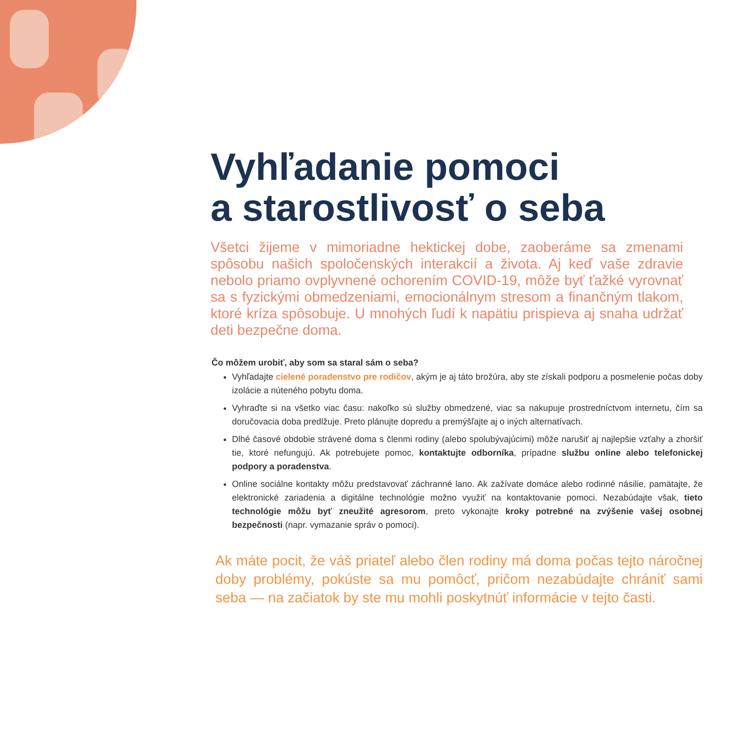Vyhľadanie pomoci
a starostlivosť o seba
Všetci žijeme v mimoriadne hektickej dobe, zaoberáme sa zmenami spôsobu našich spoločenských interakcií a života. Aj keď vaše zdravie nebolo priamo ovplyvnené ochorením COVID-19, môže byť ťažké vyrovnať sa s fyzickými obmedzeniami, emocionálnym stresom a finančným tlakom, ktoré kríza spôsobuje. U mnohých ľudí k napätiu prispieva aj snaha udržať deti bezpečne doma.
Čo môžem urobiť, aby som sa staral sám o seba?
Vyhľadajte cielené poradenstvo pre rodičov, akým je aj táto brožúra, aby ste získali podporu a posmelenie počas doby izolácie a núteného pobytu doma.
Vyhraďte si na všetko viac času: nakoľko sú služby obmedzené, viac sa nakupuje prostredníctvom internetu, čím sa doručovacia doba predlžuje. Preto plánujte dopredu a premýšľajte aj o iných alternatívach.
Dlhé časové obdobie strávené doma s členmi rodiny (alebo spolubývajúcimi) môže narušiť aj najlepšie vzťahy a zhoršiť tie, ktoré nefungujú. Ak potrebujete pomoc, kontaktujte odborníka, prípadne službu online alebo telefonickej podpory a poradenstva.
Online sociálne kontakty môžu predstavovať záchranné lano. Ak zažívate domáce alebo rodinné násilie, pamätajte, že elektronické zariadenia a digitálne technológie možno využiť na kontaktovanie pomoci. Nezabúdajte však, tieto technológie môžu byť zneužité agresorom, preto vykonajte kroky potrebné na zvýšenie vašej osobnej bezpečnosti (napr. vymazanie správ o pomoci).
Ak máte pocit, že váš priateľ alebo člen rodiny má doma počas tejto náročnej doby problémy, pokúste sa mu pomôcť, pričom nezabúdajte chrániť sami seba — na začiatok by ste mu mohli poskytnúť informácie v tejto časti.